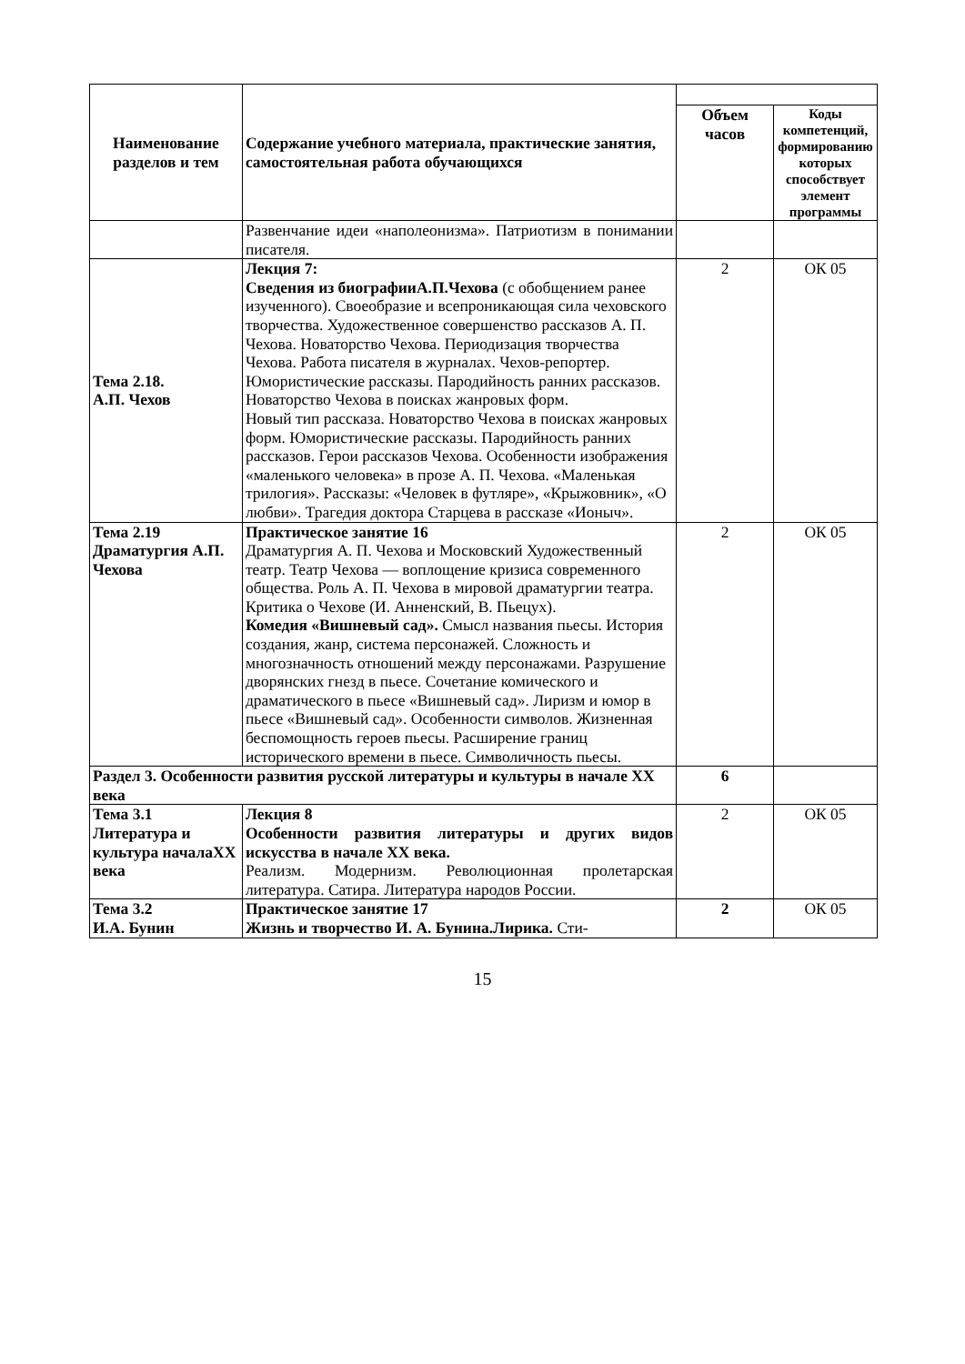| Наименование разделов и тем | Содержание учебного материала, практические занятия, самостоятельная работа обучающихся | | |
| --- | --- | --- | --- |
| | | Объем часов | Коды компетенций, формированию которых способствует элемент программы |
| | Развенчание идеи «наполеонизма». Патриотизм в понимании писателя. | | |
| Тема 2.18. А.П. Чехов | Лекция 7: Сведения из биографииА.П.Чехова (с обобщением ранее изученного). Своеобразие и всепроникающая сила чеховского творчества. Художественное совершенство рассказов А. П. Чехова. Новаторство Чехова. Периодизация творчества Чехова. Работа писателя в журналах. Чехов-репортер. Юмористические рассказы. Пародийность ранних рассказов. Новаторство Чехова в поисках жанровых форм. Новый тип рассказа. Новаторство Чехова в поисках жанровых форм. Юмористические рассказы. Пародийность ранних рассказов. Герои рассказов Чехова. Особенности изображения «маленького человека» в прозе А. П. Чехова. «Маленькая трилогия». Рассказы: «Человек в футляре», «Крыжовник», «О любви». Трагедия доктора Старцева в рассказе «Ионыч». | 2 | ОК 05 |
| Тема 2.19 Драматургия А.П. Чехова | Практическое занятие 16 Драматургия А. П. Чехова и Московский Художественный театр. Театр Чехова — воплощение кризиса современного общества. Роль А. П. Чехова в мировой драматургии театра. Критика о Чехове (И. Анненский, В. Пьецух). Комедия «Вишневый сад». Смысл названия пьесы. История создания, жанр, система персонажей. Сложность и многозначность отношений между персонажами. Разрушение дворянских гнезд в пьесе. Сочетание комического и драматического в пьесе «Вишневый сад». Лиризм и юмор в пьесе «Вишневый сад». Особенности символов. Жизненная беспомощность героев пьесы. Расширение границ исторического времени в пьесе. Символичность пьесы. | 2 | ОК 05 |
| Раздел 3. Особенности развития русской литературы и культуры в начале XX века | | 6 | |
| Тема 3.1 Литература и культура началаXX века | Лекция 8 Особенности развития литературы и других видов искусства в начале XX века. Реализм. Модернизм. Революционная пролетарская литература. Сатира. Литература народов России. | 2 | ОК 05 |
| Тема 3.2 И.А. Бунин | Практическое занятие 17 Жизнь и творчество И. А. Бунина.Лирика. Сти- | 2 | ОК 05 |
15